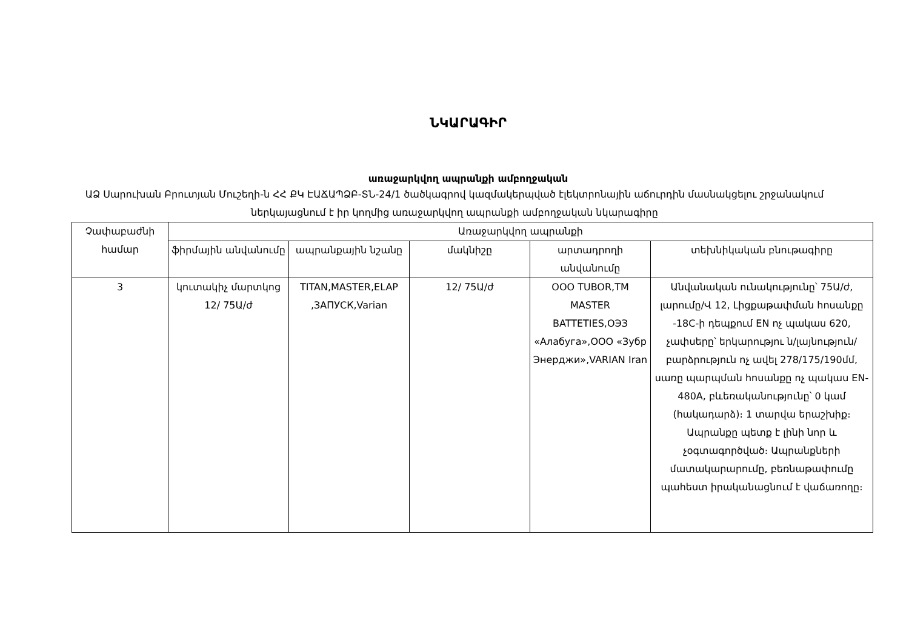ՆԿԱՐԱԳԻՐ
առաջարկվող ապրանքի ամբողջական
ԱՁ Սարուխան Բրուտյան Մուշեղի-ն ՀՀ ՔԿ ԷԱՃԱՊՁԲ-ՏՆ-24/1 ծածկագրով կազմակերպված էլեկտրոնային աճուրդին մասնակցելու շրջանակում ներկայացնում է իր կողմից առաջարկվող ապրանքի ամբողջական նկարագիրը
| Չափաբաժնի համար | Առաջարկվող ապրանքի | | | | |
| --- | --- | --- | --- | --- | --- |
| | ֆիրմային անվանումը | ապրանքային նշանը | մակնիշը | արտադրողի անվանումը | տեխնիկական բնութագիրը |
| 3 | կուտակիչ մարտկոց 12/ 75Ա/ժ | TITAN,MASTER,ELAP ,ЗАПУСК,Varian | 12/ 75Ա/ժ | ООО TUBOR,TM MASTER BATTETIES,ОЭЗ «Алабуга»,ООО «Зубр Энерджи»,VARIAN Iran | Անվանական ունակությունը՝ 75Ա/ժ, լարումը/Վ 12, Լիցքաթափման հոսանքը -18C-ի դեպքում EN ոչ պակաս 620, չափսերը՝ երկարությու ն/լայնություն/բարձրություն ոչ ավել 278/175/190մմ, սառը պարպման հոսանքը ոչ պակաս EN-480A, բևեռականությունը՝ 0 կամ (հակադարձ)։ 1 տարվա երաշխիք։ Ապրանքը պետք է լինի նոր և չօգտագործված։ Ապրանքների մատակարարումը, բեռնաթափումը պահեստ իրականացնում է վաճառողը։ |